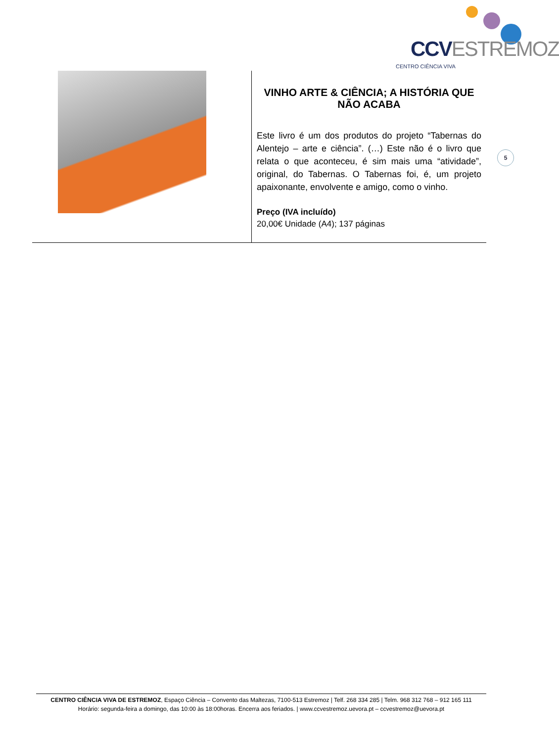CCVESTREMOZ
CENTRO CIÊNCIA VIVA
| | VINHO ARTE & CIÊNCIA; A HISTÓRIA QUE NÃO ACABA Este livro é um dos produtos do projeto “Tabernas do Alentejo – arte e ciência”. (…) Este não é o livro que relata o que aconteceu, é sim mais uma “atividade”, original, do Tabernas. O Tabernas foi, é, um projeto apaixonante, envolvente e amigo, como o vinho. Preço (IVA incluído) 20,00€ Unidade (A4); 137 páginas |
5
CENTRO CIÊNCIA VIVA DE ESTREMOZ, Espaço Ciência – Convento das Maltezas, 7100-513 Estremoz | Telf. 268 334 285 | Telm. 968 312 768 – 912 165 111
Horário: segunda-feira a domingo, das 10:00 às 18:00horas. Encerra aos feriados. | www.ccvestremoz.uevora.pt – ccvestremoz@uevora.pt